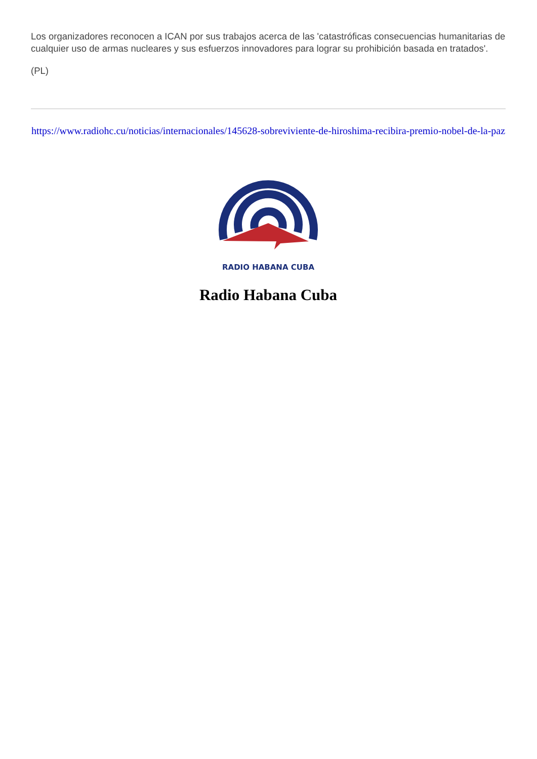Los organizadores reconocen a ICAN por sus trabajos acerca de las 'catastróficas consecuencias humanitarias de cualquier uso de armas nucleares y sus esfuerzos innovadores para lograr su prohibición basada en tratados'.
(PL)
https://www.radiohc.cu/noticias/internacionales/145628-sobreviviente-de-hiroshima-recibira-premio-nobel-de-la-paz
RADIO HABANA CUBA
Radio Habana Cuba